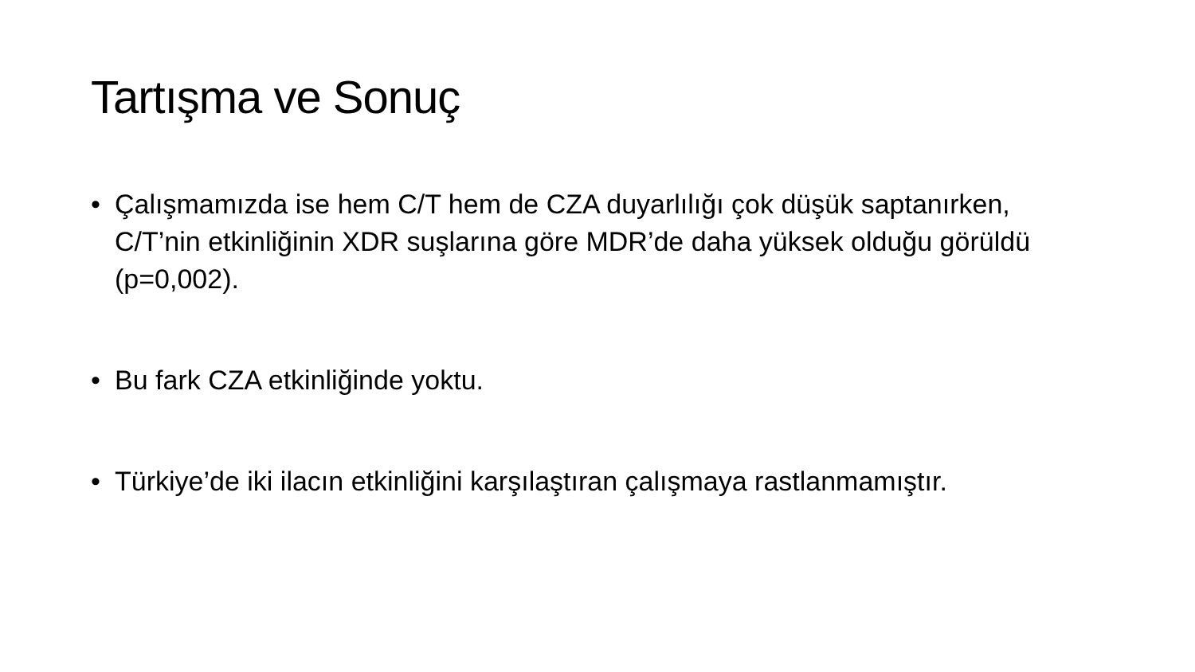Tartışma ve Sonuç
• Çalışmamızda ise hem C/T hem de CZA duyarlılığı çok düşük saptanırken, C/T’nin etkinliğinin XDR suşlarına göre MDR’de daha yüksek olduğu görüldü (p=0,002).
• Bu fark CZA etkinliğinde yoktu.
• Türkiye’de iki ilacın etkinliğini karşılaştıran çalışmaya rastlanmamıştır.